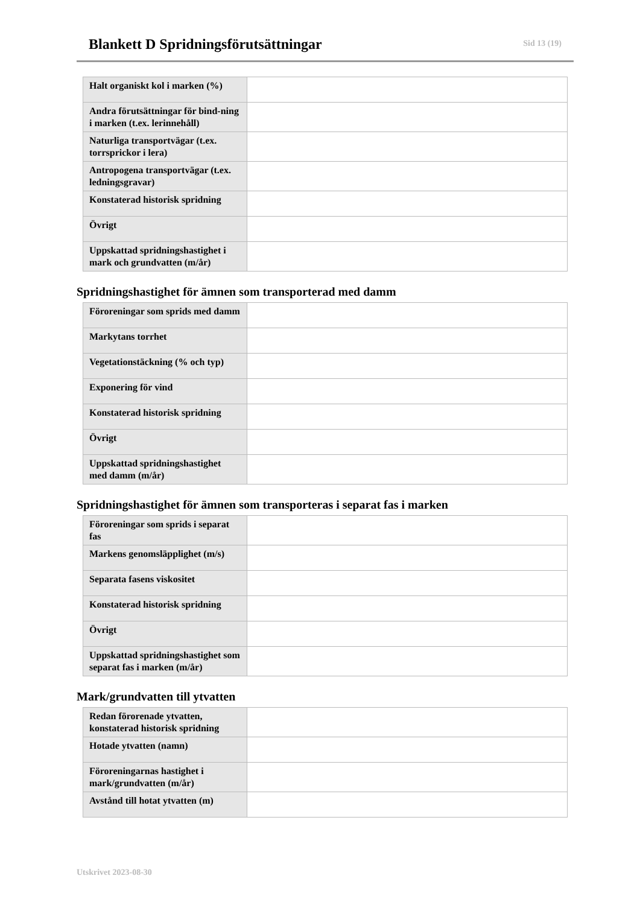Blankett D Spridningsförutsättningar
Sid 13 (19)
| Halt organiskt kol i marken (%) | |
| Andra förutsättningar för bind-ning i marken (t.ex. lerinnehåll) | |
| Naturliga transportvägar (t.ex. torrsprickor i lera) | |
| Antropogena transportvägar (t.ex. ledningsgravar) | |
| Konstaterad historisk spridning | |
| Övrigt | |
| Uppskattad spridningshastighet i mark och grundvatten (m/år) | |
Spridningshastighet för ämnen som transporterad med damm
| Föroreningar som sprids med damm | |
| Markytans torrhet | |
| Vegetationstäckning (% och typ) | |
| Exponering för vind | |
| Konstaterad historisk spridning | |
| Övrigt | |
| Uppskattad spridningshastighet med damm (m/år) | |
Spridningshastighet för ämnen som transporteras i separat fas i marken
| Föroreningar som sprids i separat fas | |
| Markens genomsläpplighet (m/s) | |
| Separata fasens viskositet | |
| Konstaterad historisk spridning | |
| Övrigt | |
| Uppskattad spridningshastighet som separat fas i marken (m/år) | |
Mark/grundvatten till ytvatten
| Redan förorenade ytvatten, konstaterad historisk spridning | |
| Hotade ytvatten (namn) | |
| Föroreningarnas hastighet i mark/grundvatten (m/år) | |
| Avstånd till hotat ytvatten (m) | |
Utskrivet 2023-08-30